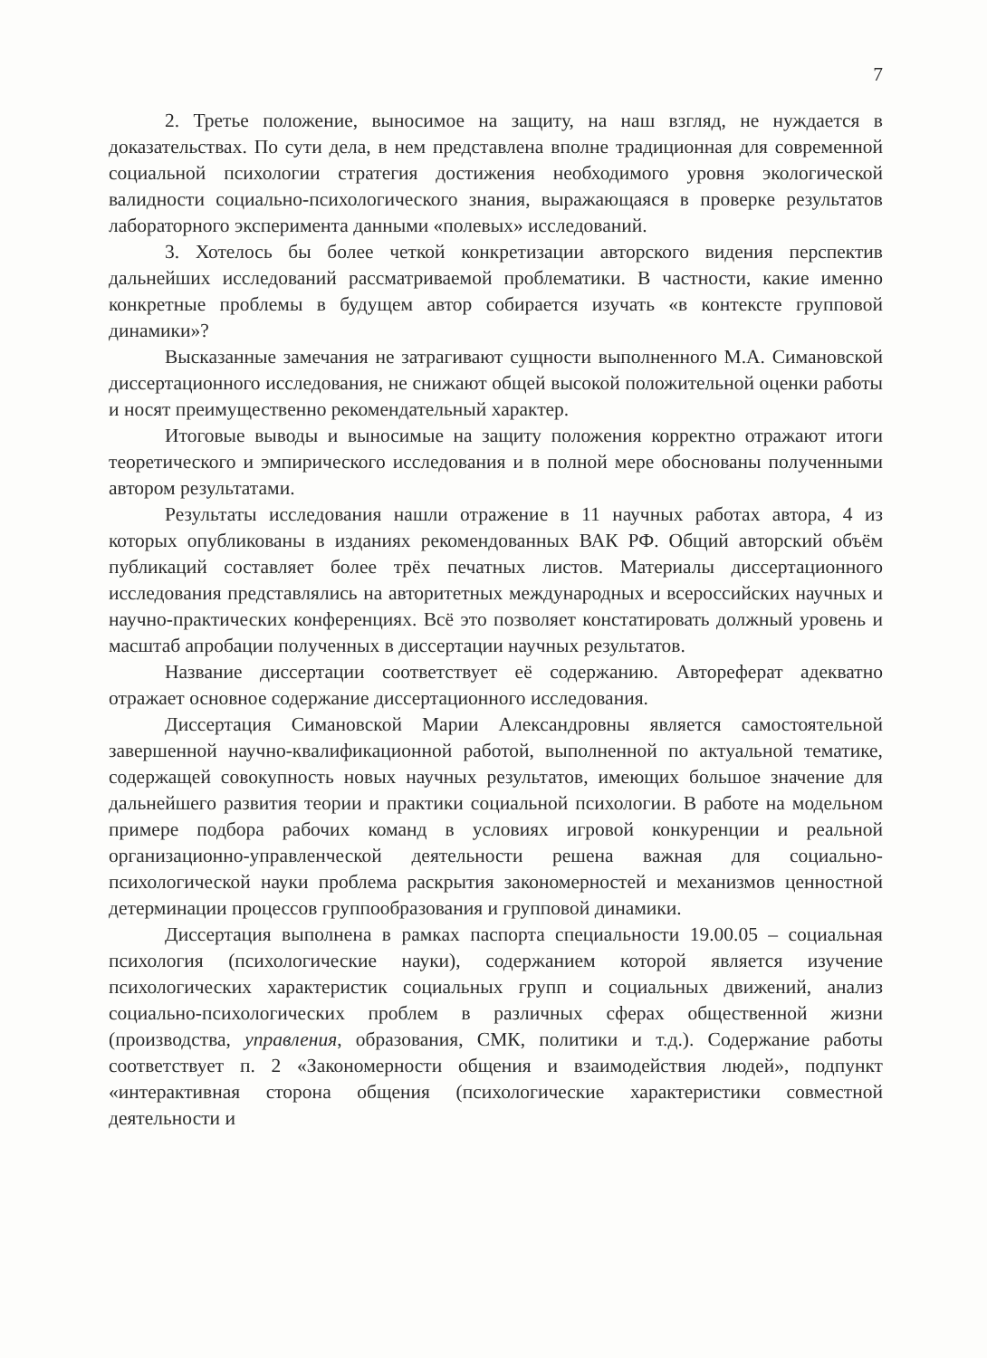7
2. Третье положение, выносимое на защиту, на наш взгляд, не нуждается в доказательствах. По сути дела, в нем представлена вполне традиционная для современной социальной психологии стратегия достижения необходимого уровня экологической валидности социально-психологического знания, выражающаяся в проверке результатов лабораторного эксперимента данными «полевых» исследований.
3. Хотелось бы более четкой конкретизации авторского видения перспектив дальнейших исследований рассматриваемой проблематики. В частности, какие именно конкретные проблемы в будущем автор собирается изучать «в контексте групповой динамики»?
Высказанные замечания не затрагивают сущности выполненного М.А. Симановской диссертационного исследования, не снижают общей высокой положительной оценки работы и носят преимущественно рекомендательный характер.
Итоговые выводы и выносимые на защиту положения корректно отражают итоги теоретического и эмпирического исследования и в полной мере обоснованы полученными автором результатами.
Результаты исследования нашли отражение в 11 научных работах автора, 4 из которых опубликованы в изданиях рекомендованных ВАК РФ. Общий авторский объём публикаций составляет более трёх печатных листов. Материалы диссертационного исследования представлялись на авторитетных международных и всероссийских научных и научно-практических конференциях. Всё это позволяет констатировать должный уровень и масштаб апробации полученных в диссертации научных результатов.
Название диссертации соответствует её содержанию. Автореферат адекватно отражает основное содержание диссертационного исследования.
Диссертация Симановской Марии Александровны является самостоятельной завершенной научно-квалификационной работой, выполненной по актуальной тематике, содержащей совокупность новых научных результатов, имеющих большое значение для дальнейшего развития теории и практики социальной психологии. В работе на модельном примере подбора рабочих команд в условиях игровой конкуренции и реальной организационно-управленческой деятельности решена важная для социально-психологической науки проблема раскрытия закономерностей и механизмов ценностной детерминации процессов группообразования и групповой динамики.
Диссертация выполнена в рамках паспорта специальности 19.00.05 – социальная психология (психологические науки), содержанием которой является изучение психологических характеристик социальных групп и социальных движений, анализ социально-психологических проблем в различных сферах общественной жизни (производства, управления, образования, СМК, политики и т.д.). Содержание работы соответствует п. 2 «Закономерности общения и взаимодействия людей», подпункт «интерактивная сторона общения (психологические характеристики совместной деятельности и